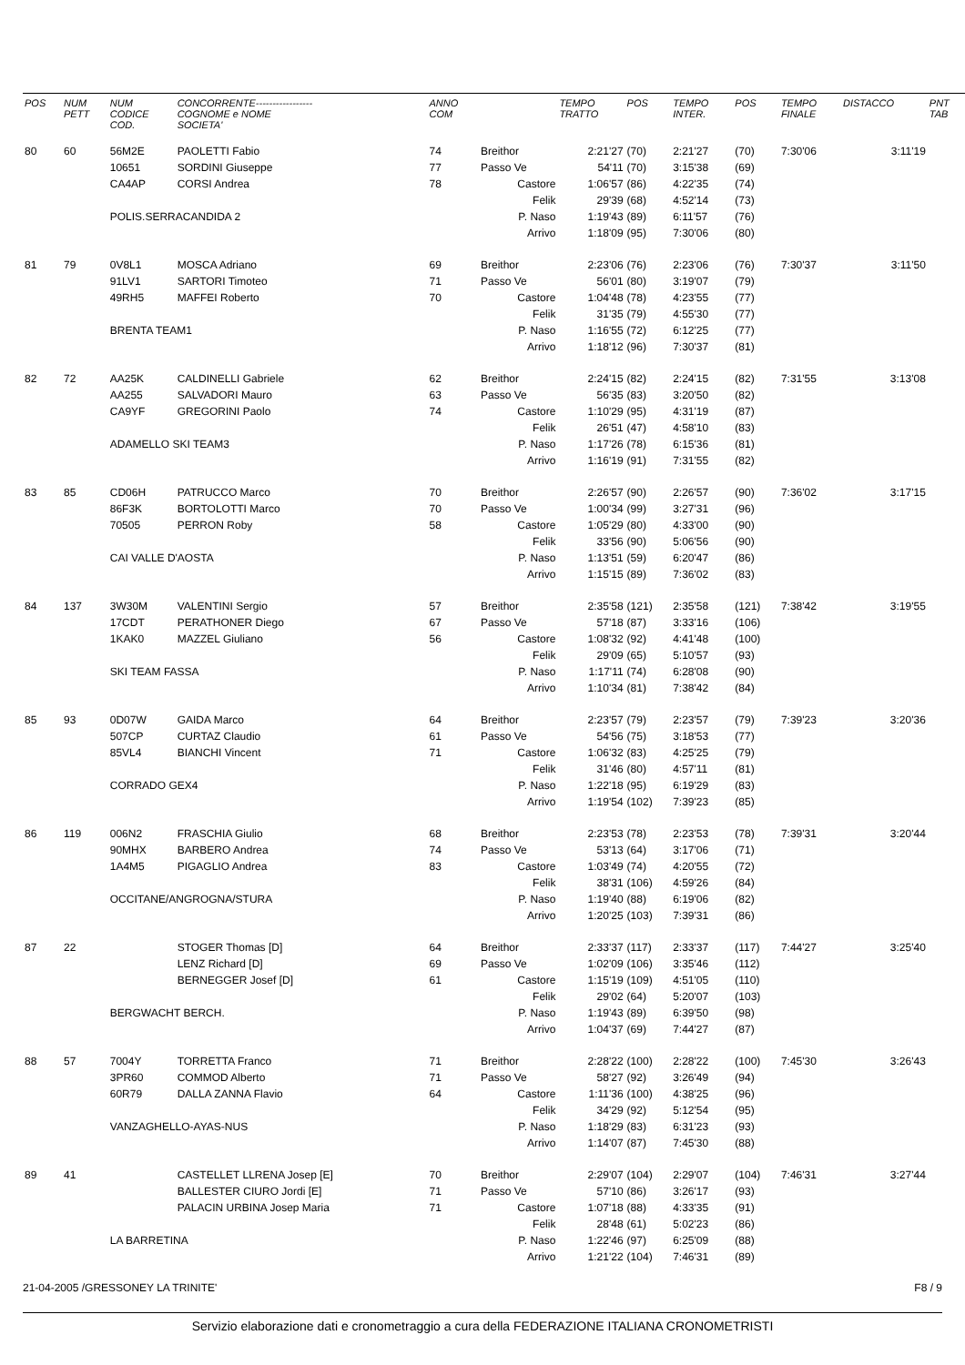| POS | NUM PETT | NUM CODICE COD. | CONCORRENTE----------------- COGNOME e NOME SOCIETA' | ANNO COM | | TEMPO TRATTO | POS | TEMPO INTER. | POS | TEMPO FINALE | DISTACCO | PNT TAB |
| --- | --- | --- | --- | --- | --- | --- | --- | --- | --- | --- | --- | --- |
| 80 | 60 | 56M2E | PAOLETTI Fabio | 74 | Breithor | 2:21'27 | (70) | 2:21'27 | (70) | 7:30'06 | 3:11'19 | |
| | | 10651 | SORDINI Giuseppe | 77 | Passo Ve | 54'11 | (70) | 3:15'38 | (69) | | | |
| | | CA4AP | CORSI Andrea | 78 | Castore | 1:06'57 | (86) | 4:22'35 | (74) | | | |
| | | | | | Felik | 29'39 | (68) | 4:52'14 | (73) | | | |
| | | POLIS.SERRACANDIDA 2 | | | P. Naso | 1:19'43 | (89) | 6:11'57 | (76) | | | |
| | | | | | Arrivo | 1:18'09 | (95) | 7:30'06 | (80) | | | |
| 81 | 79 | 0V8L1 | MOSCA Adriano | 69 | Breithor | 2:23'06 | (76) | 2:23'06 | (76) | 7:30'37 | 3:11'50 | |
| | | 91LV1 | SARTORI Timoteo | 71 | Passo Ve | 56'01 | (80) | 3:19'07 | (79) | | | |
| | | 49RH5 | MAFFEI Roberto | 70 | Castore | 1:04'48 | (78) | 4:23'55 | (77) | | | |
| | | | | | Felik | 31'35 | (79) | 4:55'30 | (77) | | | |
| | | BRENTA TEAM1 | | | P. Naso | 1:16'55 | (72) | 6:12'25 | (77) | | | |
| | | | | | Arrivo | 1:18'12 | (96) | 7:30'37 | (81) | | | |
| 82 | 72 | AA25K | CALDINELLI Gabriele | 62 | Breithor | 2:24'15 | (82) | 2:24'15 | (82) | 7:31'55 | 3:13'08 | |
| | | AA255 | SALVADORI Mauro | 63 | Passo Ve | 56'35 | (83) | 3:20'50 | (82) | | | |
| | | CA9YF | GREGORINI Paolo | 74 | Castore | 1:10'29 | (95) | 4:31'19 | (87) | | | |
| | | | | | Felik | 26'51 | (47) | 4:58'10 | (83) | | | |
| | | ADAMELLO SKI TEAM3 | | | P. Naso | 1:17'26 | (78) | 6:15'36 | (81) | | | |
| | | | | | Arrivo | 1:16'19 | (91) | 7:31'55 | (82) | | | |
| 83 | 85 | CD06H | PATRUCCO Marco | 70 | Breithor | 2:26'57 | (90) | 2:26'57 | (90) | 7:36'02 | 3:17'15 | |
| | | 86F3K | BORTOLOTTI Marco | 70 | Passo Ve | 1:00'34 | (99) | 3:27'31 | (96) | | | |
| | | 70505 | PERRON Roby | 58 | Castore | 1:05'29 | (80) | 4:33'00 | (90) | | | |
| | | | | | Felik | 33'56 | (90) | 5:06'56 | (90) | | | |
| | | CAI VALLE D'AOSTA | | | P. Naso | 1:13'51 | (59) | 6:20'47 | (86) | | | |
| | | | | | Arrivo | 1:15'15 | (89) | 7:36'02 | (83) | | | |
| 84 | 137 | 3W30M | VALENTINI Sergio | 57 | Breithor | 2:35'58 | (121) | 2:35'58 | (121) | 7:38'42 | 3:19'55 | |
| | | 17CDT | PERATHONER Diego | 67 | Passo Ve | 57'18 | (87) | 3:33'16 | (106) | | | |
| | | 1KAK0 | MAZZEL Giuliano | 56 | Castore | 1:08'32 | (92) | 4:41'48 | (100) | | | |
| | | | | | Felik | 29'09 | (65) | 5:10'57 | (93) | | | |
| | | SKI TEAM FASSA | | | P. Naso | 1:17'11 | (74) | 6:28'08 | (90) | | | |
| | | | | | Arrivo | 1:10'34 | (81) | 7:38'42 | (84) | | | |
| 85 | 93 | 0D07W | GAIDA Marco | 64 | Breithor | 2:23'57 | (79) | 2:23'57 | (79) | 7:39'23 | 3:20'36 | |
| | | 507CP | CURTAZ Claudio | 61 | Passo Ve | 54'56 | (75) | 3:18'53 | (77) | | | |
| | | 85VL4 | BIANCHI Vincent | 71 | Castore | 1:06'32 | (83) | 4:25'25 | (79) | | | |
| | | | | | Felik | 31'46 | (80) | 4:57'11 | (81) | | | |
| | | CORRADO GEX4 | | | P. Naso | 1:22'18 | (95) | 6:19'29 | (83) | | | |
| | | | | | Arrivo | 1:19'54 | (102) | 7:39'23 | (85) | | | |
| 86 | 119 | 006N2 | FRASCHIA Giulio | 68 | Breithor | 2:23'53 | (78) | 2:23'53 | (78) | 7:39'31 | 3:20'44 | |
| | | 90MHX | BARBERO Andrea | 74 | Passo Ve | 53'13 | (64) | 3:17'06 | (71) | | | |
| | | 1A4M5 | PIGAGLIO Andrea | 83 | Castore | 1:03'49 | (74) | 4:20'55 | (72) | | | |
| | | | | | Felik | 38'31 | (106) | 4:59'26 | (84) | | | |
| | | OCCITANE/ANGROGNA/STURA | | | P. Naso | 1:19'40 | (88) | 6:19'06 | (82) | | | |
| | | | | | Arrivo | 1:20'25 | (103) | 7:39'31 | (86) | | | |
| 87 | 22 | | STOGER Thomas [D] | 64 | Breithor | 2:33'37 | (117) | 2:33'37 | (117) | 7:44'27 | 3:25'40 | |
| | | | LENZ Richard [D] | 69 | Passo Ve | 1:02'09 | (106) | 3:35'46 | (112) | | | |
| | | | BERNEGGER Josef [D] | 61 | Castore | 1:15'19 | (109) | 4:51'05 | (110) | | | |
| | | | | | Felik | 29'02 | (64) | 5:20'07 | (103) | | | |
| | | BERGWACHT BERCH. | | | P. Naso | 1:19'43 | (89) | 6:39'50 | (98) | | | |
| | | | | | Arrivo | 1:04'37 | (69) | 7:44'27 | (87) | | | |
| 88 | 57 | 7004Y | TORRETTA Franco | 71 | Breithor | 2:28'22 | (100) | 2:28'22 | (100) | 7:45'30 | 3:26'43 | |
| | | 3PR60 | COMMOD Alberto | 71 | Passo Ve | 58'27 | (92) | 3:26'49 | (94) | | | |
| | | 60R79 | DALLA ZANNA Flavio | 64 | Castore | 1:11'36 | (100) | 4:38'25 | (96) | | | |
| | | | | | Felik | 34'29 | (92) | 5:12'54 | (95) | | | |
| | | VANZAGHELLO-AYAS-NUS | | | P. Naso | 1:18'29 | (83) | 6:31'23 | (93) | | | |
| | | | | | Arrivo | 1:14'07 | (87) | 7:45'30 | (88) | | | |
| 89 | 41 | | CASTELLET LLRENA Josep [E] | 70 | Breithor | 2:29'07 | (104) | 2:29'07 | (104) | 7:46'31 | 3:27'44 | |
| | | | BALLESTER CIURO Jordi [E] | 71 | Passo Ve | 57'10 | (86) | 3:26'17 | (93) | | | |
| | | | PALACIN URBINA Josep Maria | 71 | Castore | 1:07'18 | (88) | 4:33'35 | (91) | | | |
| | | | | | Felik | 28'48 | (61) | 5:02'23 | (86) | | | |
| | | LA BARRETINA | | | P. Naso | 1:22'46 | (97) | 6:25'09 | (88) | | | |
| | | | | | Arrivo | 1:21'22 | (104) | 7:46'31 | (89) | | | |
21-04-2005 /GRESSONEY LA TRINITE' F8 / 9
Servizio elaborazione dati e cronometraggio a cura della FEDERAZIONE ITALIANA CRONOMETRISTI